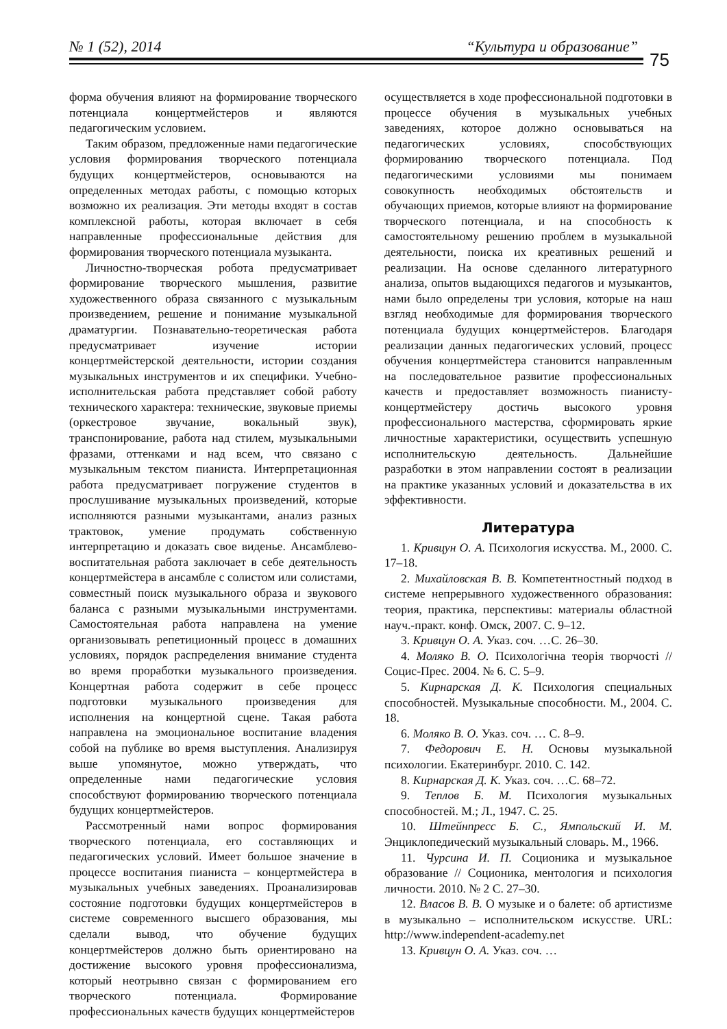№ 1 (52), 2014 “Культура и образование”
75
форма обучения влияют на формирование творческого потенциала концертмейстеров и являются педагогическим условием.
Таким образом, предложенные нами педагогические условия формирования творческого потенциала будущих концертмейстеров, основываются на определенных методах работы, с помощью которых возможно их реализация. Эти методы входят в состав комплексной работы, которая включает в себя направленные профессиональные действия для формирования творческого потенциала музыканта.
Личностно-творческая робота предусматривает формирование творческого мышления, развитие художественного образа связанного с музыкальным произведением, решение и понимание музыкальной драматургии. Познавательно-теоретическая работа предусматривает изучение истории концертмейстерской деятельности, истории создания музыкальных инструментов и их специфики. Учебно-исполнительская работа представляет собой работу технического характера: технические, звуковые приемы (оркестровое звучание, вокальный звук), транспонирование, работа над стилем, музыкальными фразами, оттенками и над всем, что связано с музыкальным текстом пианиста. Интерпретационная работа предусматривает погружение студентов в прослушивание музыкальных произведений, которые исполняются разными музыкантами, анализ разных трактовок, умение продумать собственную интерпретацию и доказать свое виденье. Ансамблево-воспитательная работа заключает в себе деятельность концертмейстера в ансамбле с солистом или солистами, совместный поиск музыкального образа и звукового баланса с разными музыкальными инструментами. Самостоятельная работа направлена на умение организовывать репетиционный процесс в домашних условиях, порядок распределения внимание студента во время проработки музыкального произведения. Концертная работа содержит в себе процесс подготовки музыкального произведения для исполнения на концертной сцене. Такая работа направлена на эмоциональное воспитание владения собой на публике во время выступления. Анализируя выше упомянутое, можно утверждать, что определенные нами педагогические условия способствуют формированию творческого потенциала будущих концертмейстеров.
Рассмотренный нами вопрос формирования творческого потенциала, его составляющих и педагогических условий. Имеет большое значение в процессе воспитания пианиста – концертмейстера в музыкальных учебных заведениях. Проанализировав состояние подготовки будущих концертмейстеров в системе современного высшего образования, мы сделали вывод, что обучение будущих концертмейстеров должно быть ориентировано на достижение высокого уровня профессионализма, который неотрывно связан с формированием его творческого потенциала. Формирование профессиональных качеств будущих концертмейстеров
осуществляется в ходе профессиональной подготовки в процессе обучения в музыкальных учебных заведениях, которое должно основываться на педагогических условиях, способствующих формированию творческого потенциала. Под педагогическими условиями мы понимаем совокупность необходимых обстоятельств и обучающих приемов, которые влияют на формирование творческого потенциала, и на способность к самостоятельному решению проблем в музыкальной деятельности, поиска их креативных решений и реализации. На основе сделанного литературного анализа, опытов выдающихся педагогов и музыкантов, нами было определены три условия, которые на наш взгляд необходимые для формирования творческого потенциала будущих концертмейстеров. Благодаря реализации данных педагогических условий, процесс обучения концертмейстера становится направленным на последовательное развитие профессиональных качеств и предоставляет возможность пианисту-концертмейстеру достичь высокого уровня профессионального мастерства, сформировать яркие личностные характеристики, осуществить успешную исполнительскую деятельность. Дальнейшие разработки в этом направлении состоят в реализации на практике указанных условий и доказательства в их эффективности.
Литература
1. Кривцун О. А. Психология искусства. М., 2000. С. 17–18.
2. Михайловская В. В. Компетентностный подход в системе непрерывного художественного образования: теория, практика, перспективы: материалы областной науч.-практ. конф. Омск, 2007. С. 9–12.
3. Кривцун О. А. Указ. соч. …С. 26–30.
4. Моляко В. О. Психологічна теорія творчості // Социс-Прес. 2004. № 6. С. 5–9.
5. Кирнарская Д. К. Психология специальных способностей. Музыкальные способности. М., 2004. С. 18.
6. Моляко В. О. Указ. соч. … С. 8–9.
7. Федорович Е. Н. Основы музыкальной психологии. Екатеринбург. 2010. С. 142.
8. Кирнарская Д. К. Указ. соч. …С. 68–72.
9. Теплов Б. М. Психология музыкальных способностей. М.; Л., 1947. С. 25.
10. Штейнпресс Б. С., Ямпольский И. М. Энциклопедический музыкальный словарь. М., 1966.
11. Чурсина И. П. Соционика и музыкальное образование // Соционика, ментология и психология личности. 2010. № 2 С. 27–30.
12. Власов В. В. О музыке и о балете: об артистизме в музыкально – исполнительском искусстве. URL: http://www.independent-academy.net
13. Кривцун О. А. Указ. соч. …